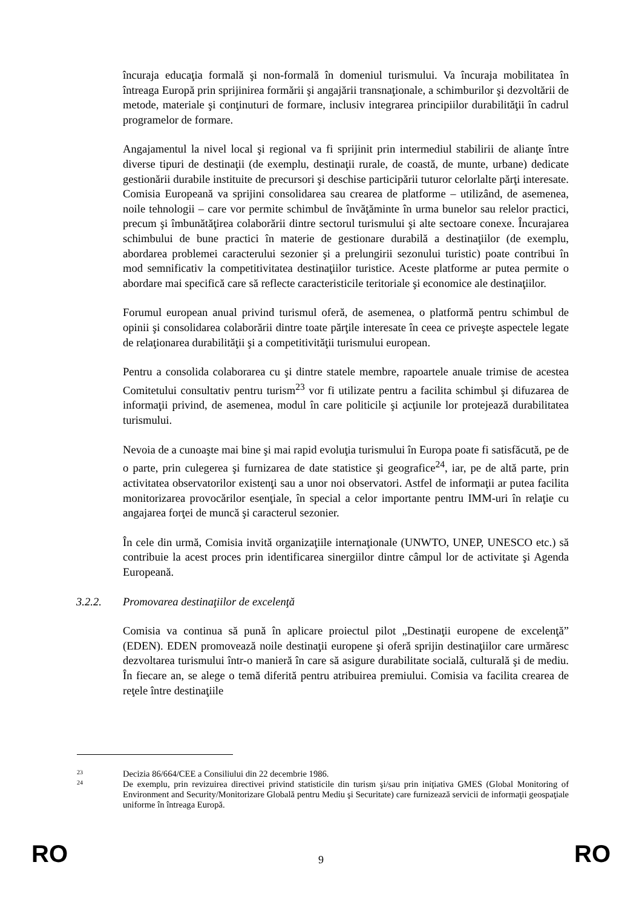încuraja educaţia formală şi non-formală în domeniul turismului. Va încuraja mobilitatea în întreaga Europă prin sprijinirea formării şi angajării transnaţionale, a schimburilor şi dezvoltării de metode, materiale şi conţinuturi de formare, inclusiv integrarea principiilor durabilităţii în cadrul programelor de formare.
Angajamentul la nivel local şi regional va fi sprijinit prin intermediul stabilirii de alianţe între diverse tipuri de destinaţii (de exemplu, destinaţii rurale, de coastă, de munte, urbane) dedicate gestionării durabile instituite de precursori şi deschise participării tuturor celorlalte părţi interesate. Comisia Europeană va sprijini consolidarea sau crearea de platforme – utilizând, de asemenea, noile tehnologii – care vor permite schimbul de învăţăminte în urma bunelor sau relelor practici, precum şi îmbunătăţirea colaborării dintre sectorul turismului şi alte sectoare conexe. Încurajarea schimbului de bune practici în materie de gestionare durabilă a destinaţiilor (de exemplu, abordarea problemei caracterului sezonier şi a prelungirii sezonului turistic) poate contribui în mod semnificativ la competitivitatea destinaţiilor turistice. Aceste platforme ar putea permite o abordare mai specifică care să reflecte caracteristicile teritoriale şi economice ale destinaţiilor.
Forumul european anual privind turismul oferă, de asemenea, o platformă pentru schimbul de opinii şi consolidarea colaborării dintre toate părţile interesate în ceea ce priveşte aspectele legate de relaţionarea durabilităţii şi a competitivităţii turismului european.
Pentru a consolida colaborarea cu şi dintre statele membre, rapoartele anuale trimise de acestea Comitetului consultativ pentru turism<sup>23</sup> vor fi utilizate pentru a facilita schimbul şi difuzarea de informaţii privind, de asemenea, modul în care politicile şi acţiunile lor protejează durabilitatea turismului.
Nevoia de a cunoaşte mai bine şi mai rapid evoluţia turismului în Europa poate fi satisfăcută, pe de o parte, prin culegerea şi furnizarea de date statistice şi geografice<sup>24</sup>, iar, pe de altă parte, prin activitatea observatorilor existenţi sau a unor noi observatori. Astfel de informaţii ar putea facilita monitorizarea provocărilor esenţiale, în special a celor importante pentru IMM-uri în relaţie cu angajarea forţei de muncă şi caracterul sezonier.
În cele din urmă, Comisia invită organizaţiile internaţionale (UNWTO, UNEP, UNESCO etc.) să contribuie la acest proces prin identificarea sinergiilor dintre câmpul lor de activitate şi Agenda Europeană.
3.2.2. Promovarea destinaţiilor de excelenţă
Comisia va continua să pună în aplicare proiectul pilot „Destinaţii europene de excelenţă” (EDEN). EDEN promovează noile destinaţii europene şi oferă sprijin destinaţiilor care urmăresc dezvoltarea turismului într-o manieră în care să asigure durabilitate socială, culturală şi de mediu. În fiecare an, se alege o temă diferită pentru atribuirea premiului. Comisia va facilita crearea de reţele între destinaţiile
23 Decizia 86/664/CEE a Consiliului din 22 decembrie 1986.
24 De exemplu, prin revizuirea directivei privind statisticile din turism şi/sau prin iniţiativa GMES (Global Monitoring of Environment and Security/Monitorizare Globală pentru Mediu şi Securitate) care furnizează servicii de informaţii geospaţiale uniforme în întreaga Europă.
RO 9 RO